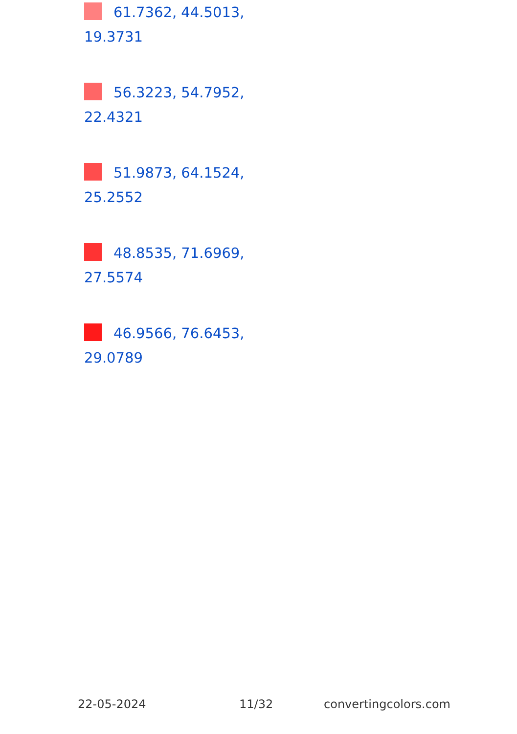61.7362, 44.5013, 19.3731
56.3223, 54.7952, 22.4321
51.9873, 64.1524, 25.2552
48.8535, 71.6969, 27.5574
46.9566, 76.6453, 29.0789
22-05-2024 11/32 convertingcolors.com